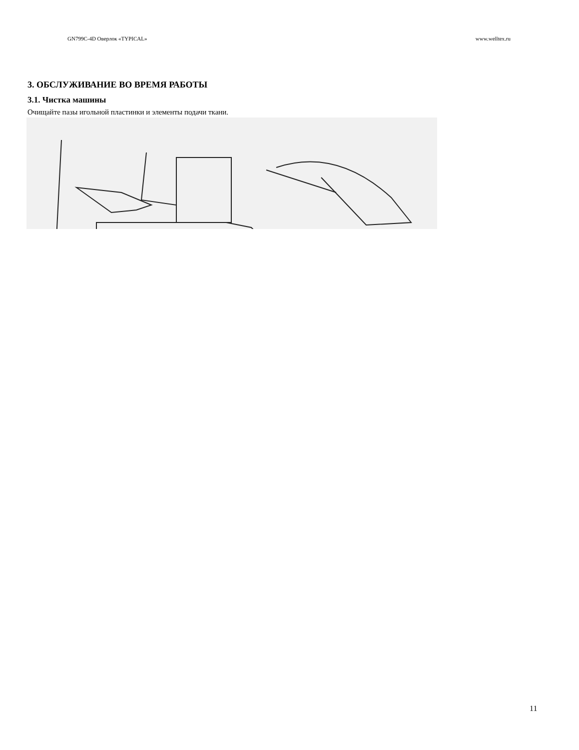GN799C-4D Оверлок «TYPICAL» www.welltex.ru
3. ОБСЛУЖИВАНИЕ ВО ВРЕМЯ РАБОТЫ
3.1. Чистка машины
Очищайте пазы игольной пластинки и элементы подачи ткани.
11